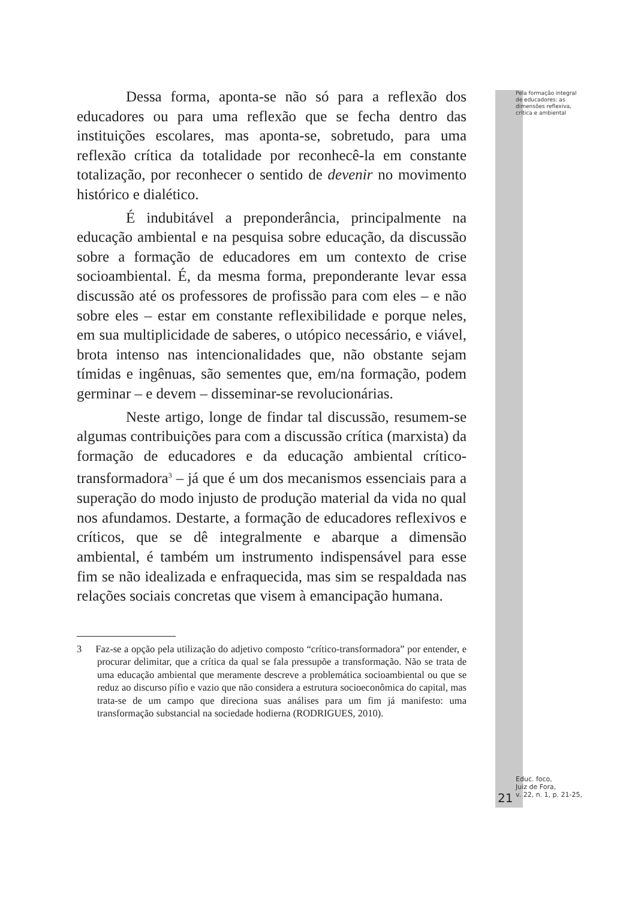Pela formação integral
de educadores: as
dimensões reflexiva,
crítica e ambiental
Dessa forma, aponta-se não só para a reflexão dos educadores ou para uma reflexão que se fecha dentro das instituições escolares, mas aponta-se, sobretudo, para uma reflexão crítica da totalidade por reconhecê-la em constante totalização, por reconhecer o sentido de devenir no movimento histórico e dialético.
É indubitável a preponderância, principalmente na educação ambiental e na pesquisa sobre educação, da discussão sobre a formação de educadores em um contexto de crise socioambiental. É, da mesma forma, preponderante levar essa discussão até os professores de profissão para com eles – e não sobre eles – estar em constante reflexibilidade e porque neles, em sua multiplicidade de saberes, o utópico necessário, e viável, brota intenso nas intencionalidades que, não obstante sejam tímidas e ingênuas, são sementes que, em/na formação, podem germinar – e devem – disseminar-se revolucionárias.
Neste artigo, longe de findar tal discussão, resumem-se algumas contribuições para com a discussão crítica (marxista) da formação de educadores e da educação ambiental crítico-transformadora<sup>3</sup> – já que é um dos mecanismos essenciais para a superação do modo injusto de produção material da vida no qual nos afundamos. Destarte, a formação de educadores reflexivos e críticos, que se dê integralmente e abarque a dimensão ambiental, é também um instrumento indispensável para esse fim se não idealizada e enfraquecida, mas sim se respaldada nas relações sociais concretas que visem à emancipação humana.
3 Faz-se a opção pela utilização do adjetivo composto “crítico-transformadora” por entender, e procurar delimitar, que a crítica da qual se fala pressupõe a transformação. Não se trata de uma educação ambiental que meramente descreve a problemática socioambiental ou que se reduz ao discurso pífio e vazio que não considera a estrutura socioeconômica do capital, mas trata-se de um campo que direciona suas análises para um fim já manifesto: uma transformação substancial na sociedade hodierna (RODRIGUES, 2010).
21
Educ. foco,
Juiz de Fora,
v. 22, n. 1, p. 21-25,